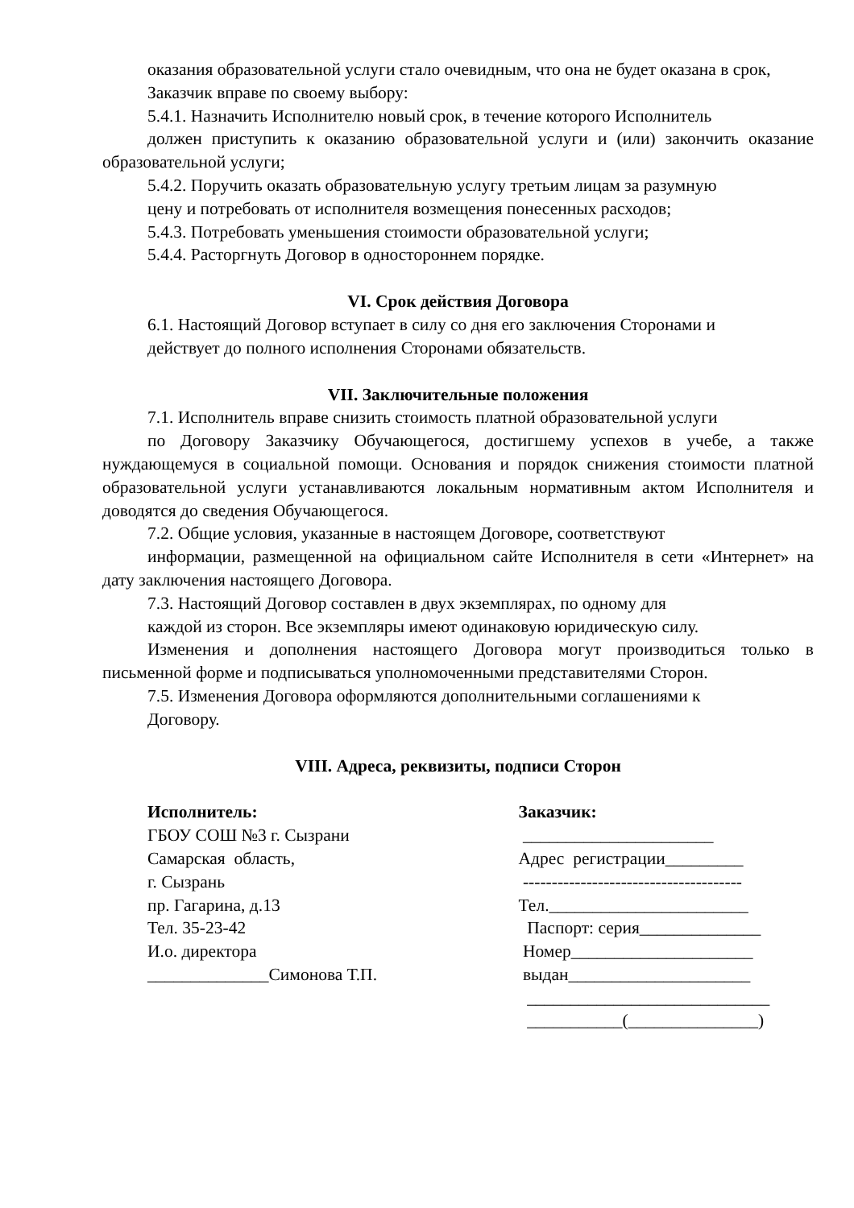оказания образовательной услуги стало очевидным, что она не будет оказана в срок,
Заказчик вправе по своему выбору:
5.4.1. Назначить Исполнителю новый срок, в течение которого Исполнитель
должен приступить к оказанию образовательной услуги и (или) закончить оказание образовательной услуги;
5.4.2. Поручить оказать образовательную услугу третьим лицам за разумную
цену и потребовать от исполнителя возмещения понесенных расходов;
5.4.3. Потребовать уменьшения стоимости образовательной услуги;
5.4.4. Расторгнуть Договор в одностороннем порядке.
VI. Срок действия Договора
6.1. Настоящий Договор вступает в силу со дня его заключения Сторонами и
действует до полного исполнения Сторонами обязательств.
VII. Заключительные положения
7.1. Исполнитель вправе снизить стоимость платной образовательной услуги
по Договору Заказчику Обучающегося, достигшему успехов в учебе, а также нуждающемуся в социальной помощи. Основания и порядок снижения стоимости платной образовательной услуги устанавливаются локальным нормативным актом Исполнителя и доводятся до сведения Обучающегося.
7.2. Общие условия, указанные в настоящем Договоре, соответствуют
информации, размещенной на официальном сайте Исполнителя в сети «Интернет» на дату заключения настоящего Договора.
7.3. Настоящий Договор составлен в двух экземплярах, по одному для
каждой из сторон. Все экземпляры имеют одинаковую юридическую силу.
Изменения и дополнения настоящего Договора могут производиться только в письменной форме и подписываться уполномоченными представителями Сторон.
7.5. Изменения Договора оформляются дополнительными соглашениями к
Договору.
VIII. Адреса, реквизиты, подписи Сторон
Исполнитель:
ГБОУ СОШ №3 г. Сызрани
Самарская область,
г. Сызрань
пр. Гагарина, д.13
Тел. 35-23-42
И.о. директора
______________Симонова Т.П.
Заказчик:
______________________
Адрес регистрации_________
--------------------------------------
Тел._______________________
Паспорт: серия______________
Номер_____________________
выдан_____________________
____________________________
___________(_______________)